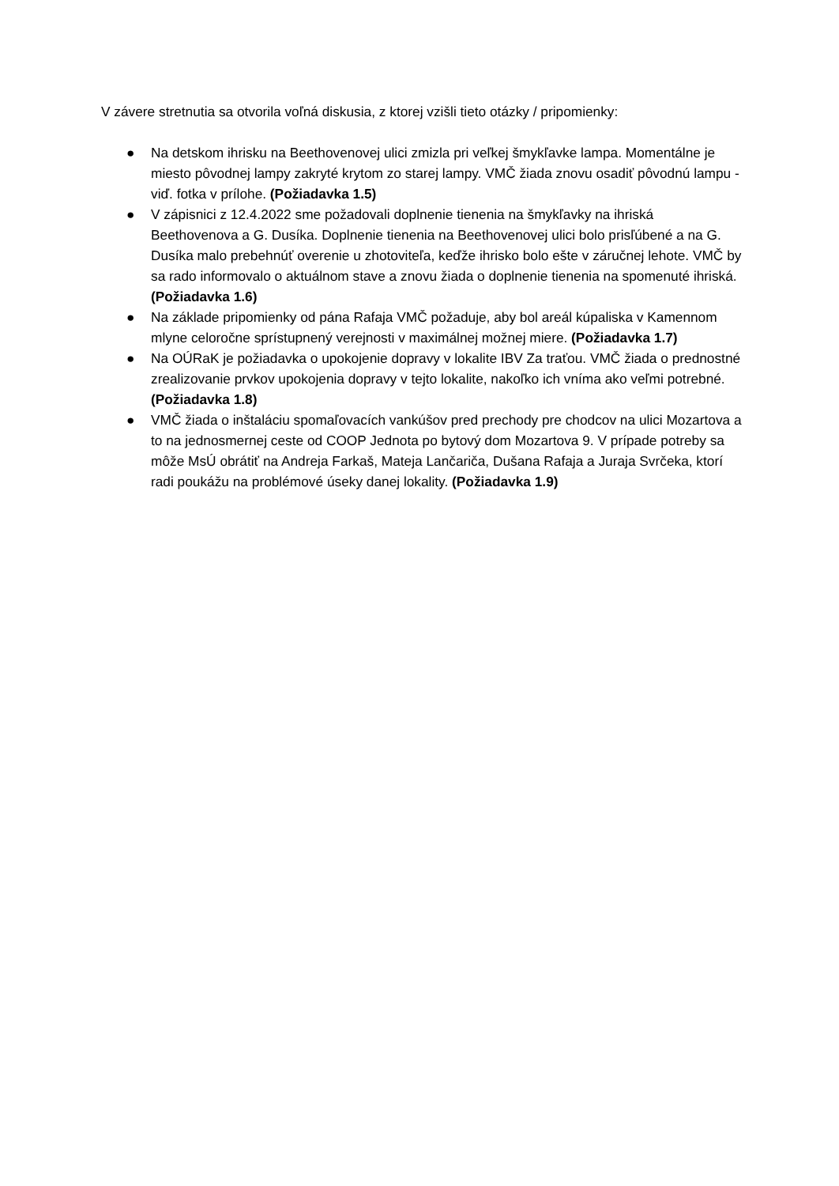V závere stretnutia sa otvorila voľná diskusia, z ktorej vzišli tieto otázky / pripomienky:
● Na detskom ihrisku na Beethovenovej ulici zmizla pri veľkej šmykľavke lampa. Momentálne je miesto pôvodnej lampy zakryté krytom zo starej lampy. VMČ žiada znovu osadiť pôvodnú lampu - viď. fotka v prílohe. (Požiadavka 1.5)
● V zápisnici z 12.4.2022 sme požadovali doplnenie tienenia na šmykľavky na ihriská Beethovenova a G. Dusíka. Doplnenie tienenia na Beethovenovej ulici bolo prisľúbené a na G. Dusíka malo prebehnúť overenie u zhotoviteľa, keďže ihrisko bolo ešte v záručnej lehote. VMČ by sa rado informovalo o aktuálnom stave a znovu žiada o doplnenie tienenia na spomenuté ihriská. (Požiadavka 1.6)
● Na základe pripomienky od pána Rafaja VMČ požaduje, aby bol areál kúpaliska v Kamennom mlyne celoročne sprístupnený verejnosti v maximálnej možnej miere. (Požiadavka 1.7)
● Na OÚRaK je požiadavka o upokojenie dopravy v lokalite IBV Za traťou. VMČ žiada o prednostné zrealizovanie prvkov upokojenia dopravy v tejto lokalite, nakoľko ich vníma ako veľmi potrebné. (Požiadavka 1.8)
● VMČ žiada o inštaláciu spomaľovacích vankúšov pred prechody pre chodcov na ulici Mozartova a to na jednosmernej ceste od COOP Jednota po bytový dom Mozartova 9. V prípade potreby sa môže MsÚ obrátiť na Andreja Farkaš, Mateja Lančariča, Dušana Rafaja a Juraja Svrčeka, ktorí radi poukážu na problémové úseky danej lokality. (Požiadavka 1.9)